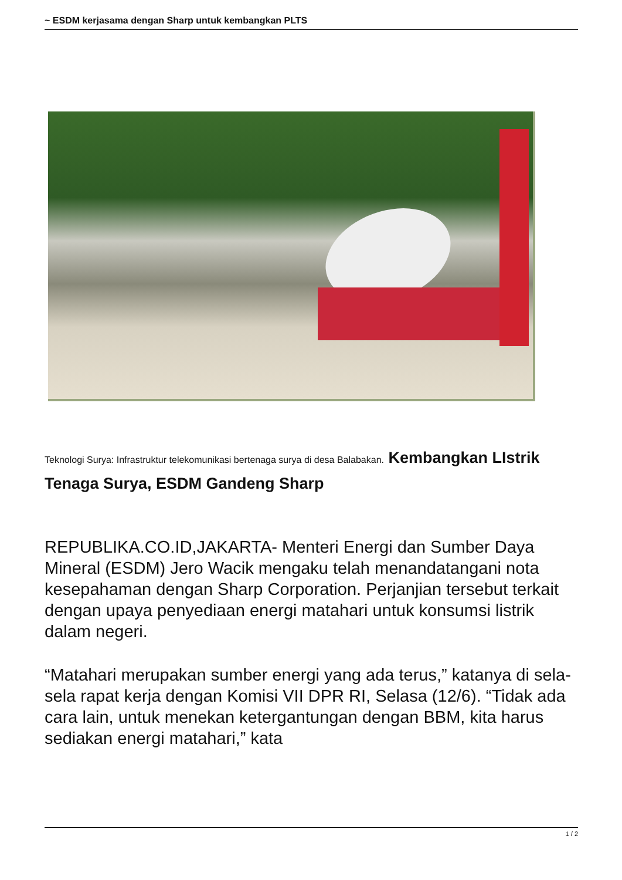~ ESDM kerjasama dengan Sharp untuk kembangkan PLTS
Teknologi Surya: Infrastruktur telekomunikasi bertenaga surya di desa Balabakan. Kembangkan LIstrik Tenaga Surya, ESDM Gandeng Sharp
REPUBLIKA.CO.ID,JAKARTA- Menteri Energi dan Sumber Daya Mineral (ESDM) Jero Wacik mengaku telah menandatangani nota kesepahaman dengan Sharp Corporation. Perjanjian tersebut terkait dengan upaya penyediaan energi matahari untuk konsumsi listrik dalam negeri.
“Matahari merupakan sumber energi yang ada terus,” katanya di sela-sela rapat kerja dengan Komisi VII DPR RI, Selasa (12/6). “Tidak ada cara lain, untuk menekan ketergantungan dengan BBM, kita harus sediakan energi matahari,” kata
1 / 2